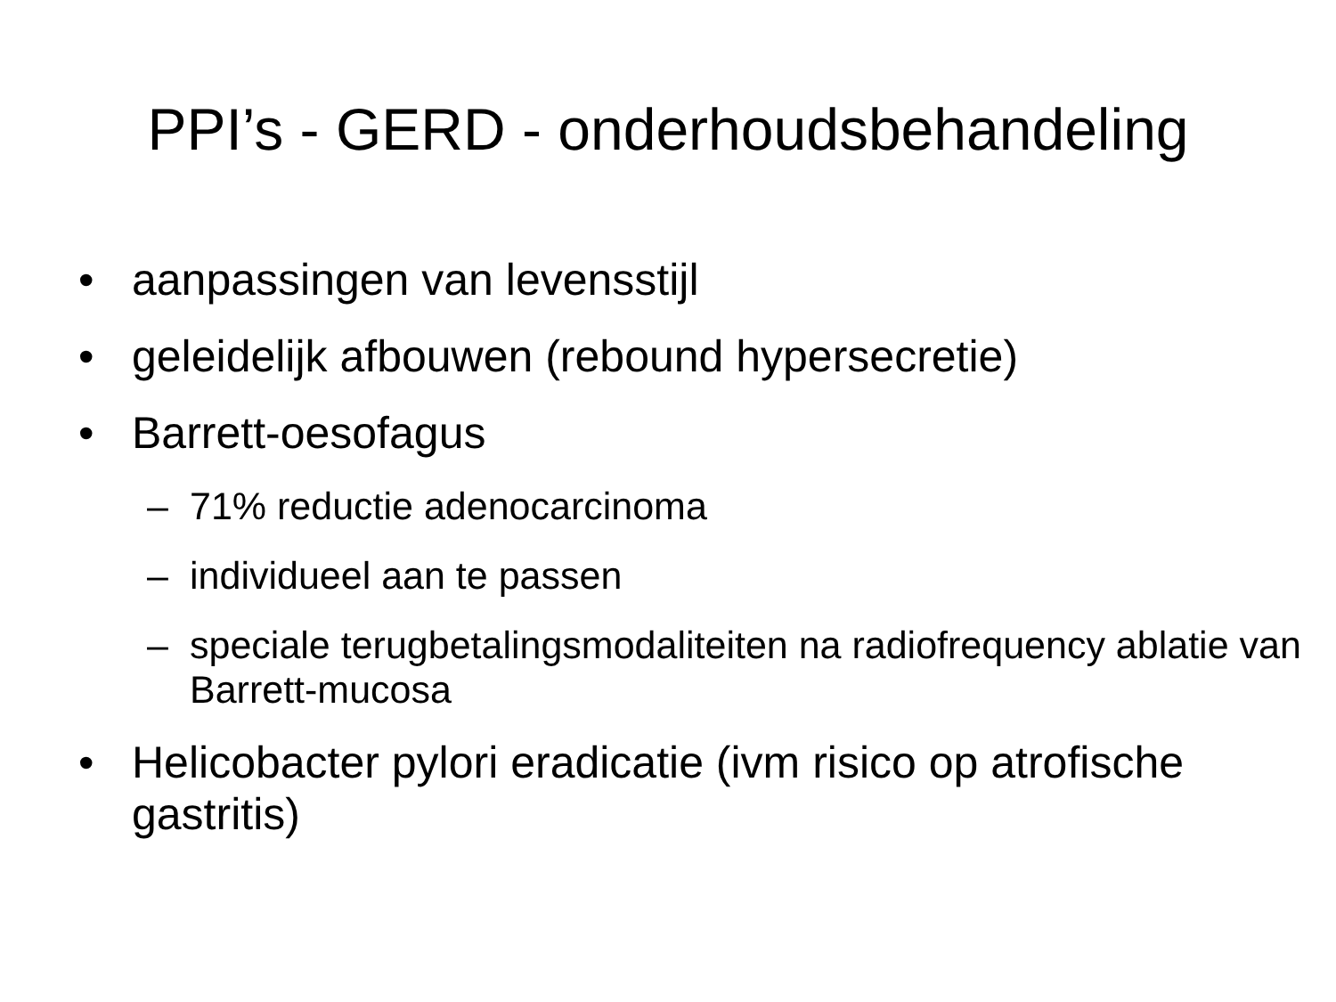PPI’s - GERD - onderhoudsbehandeling
• aanpassingen van levensstijl
• geleidelijk afbouwen (rebound hypersecretie)
• Barrett-oesofagus
– 71% reductie adenocarcinoma
– individueel aan te passen
– speciale terugbetalingsmodaliteiten na radiofrequency ablatie van Barrett-mucosa
• Helicobacter pylori eradicatie (ivm risico op atrofische gastritis)